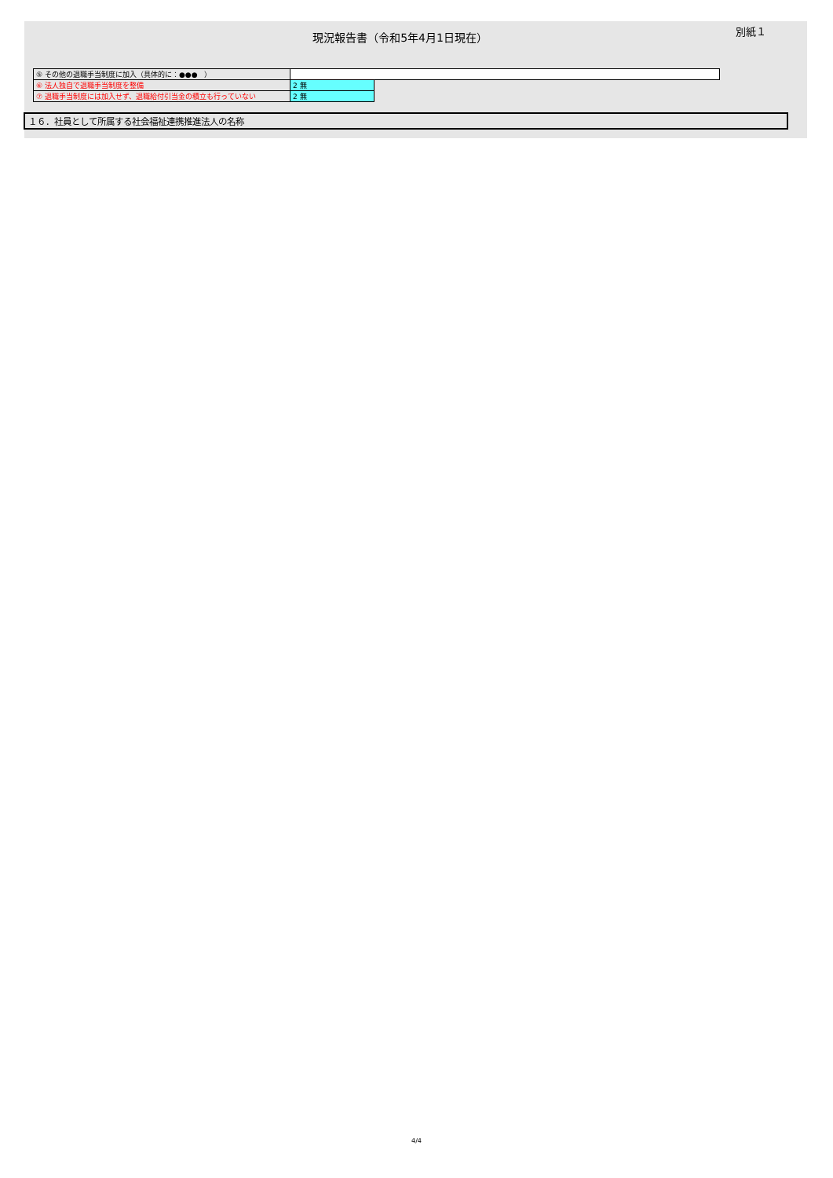現況報告書（令和5年4月1日現在）
別紙１
| ⑤ その他の退職手当制度に加入（具体的に：●●● ） | | |
| ⑥ 法人独自で退職手当制度を整備 | 2 無 | |
| ⑦ 退職手当制度には加入せず、退職給付引当金の積立も行っていない | 2 無 | |
１６．社員として所属する社会福祉連携推進法人の名称
4/4